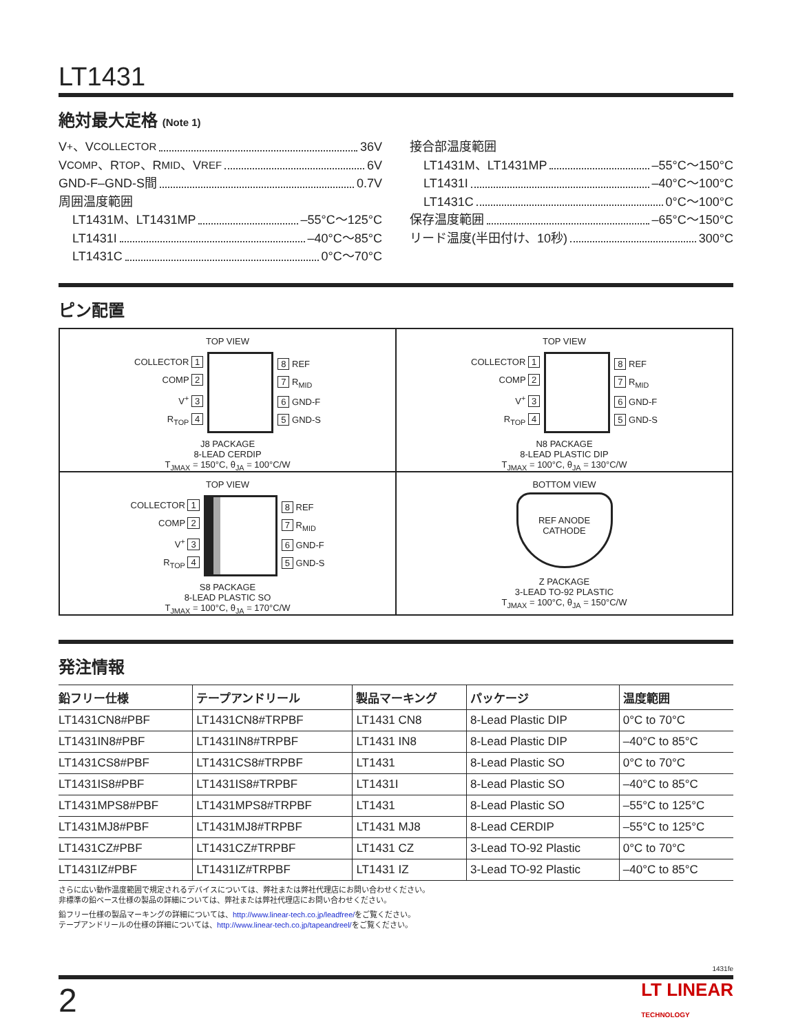LT1431
絶対最大定格 (Note 1)
V<sup>+</sup>、V<sub>COLLECTOR</sub> 36V
V<sub>COMP</sub>、R<sub>TOP</sub>、R<sub>MID</sub>、V<sub>REF</sub> 6V
GND-F–GND-S間 0.7V
周囲温度範囲
LT1431M、LT1431MP –55°C～125°C
LT1431I –40°C～85°C
LT1431C 0°C～70°C
接合部温度範囲
LT1431M、LT1431MP –55°C～150°C
LT1431I –40°C～100°C
LT1431C 0°C～100°C
保存温度範囲 –65°C～150°C
リード温度(半田付け、10秒) 300°C
ピン配置
TOP VIEW
COLLECTOR 1
COMP 2
V<sup>+</sup> 3
R<sub>TOP</sub> 4
8 REF
7 R<sub>MID</sub>
6 GND-F
5 GND-S
J8 PACKAGE
8-LEAD CERDIP
T<sub>JMAX</sub> = 150°C, θ<sub>JA</sub> = 100°C/W
TOP VIEW
COLLECTOR 1
COMP 2
V<sup>+</sup> 3
R<sub>TOP</sub> 4
8 REF
7 R<sub>MID</sub>
6 GND-F
5 GND-S
N8 PACKAGE
8-LEAD PLASTIC DIP
T<sub>JMAX</sub> = 100°C, θ<sub>JA</sub> = 130°C/W
TOP VIEW
COLLECTOR 1
COMP 2
V<sup>+</sup> 3
R<sub>TOP</sub> 4
8 REF
7 R<sub>MID</sub>
6 GND-F
5 GND-S
S8 PACKAGE
8-LEAD PLASTIC SO
T<sub>JMAX</sub> = 100°C, θ<sub>JA</sub> = 170°C/W
BOTTOM VIEW
REF ANODE
CATHODE
Z PACKAGE
3-LEAD TO-92 PLASTIC
T<sub>JMAX</sub> = 100°C, θ<sub>JA</sub> = 150°C/W
発注情報
| 鉛フリー仕様 | テープアンドリール | 製品マーキング | パッケージ | 温度範囲 |
| --- | --- | --- | --- | --- |
| LT1431CN8#PBF | LT1431CN8#TRPBF | LT1431 CN8 | 8-Lead Plastic DIP | 0°C to 70°C |
| LT1431IN8#PBF | LT1431IN8#TRPBF | LT1431 IN8 | 8-Lead Plastic DIP | –40°C to 85°C |
| LT1431CS8#PBF | LT1431CS8#TRPBF | LT1431 | 8-Lead Plastic SO | 0°C to 70°C |
| LT1431IS8#PBF | LT1431IS8#TRPBF | LT1431I | 8-Lead Plastic SO | –40°C to 85°C |
| LT1431MPS8#PBF | LT1431MPS8#TRPBF | LT1431 | 8-Lead Plastic SO | –55°C to 125°C |
| LT1431MJ8#PBF | LT1431MJ8#TRPBF | LT1431 MJ8 | 8-Lead CERDIP | –55°C to 125°C |
| LT1431CZ#PBF | LT1431CZ#TRPBF | LT1431 CZ | 3-Lead TO-92 Plastic | 0°C to 70°C |
| LT1431IZ#PBF | LT1431IZ#TRPBF | LT1431 IZ | 3-Lead TO-92 Plastic | –40°C to 85°C |
さらに広い動作温度範囲で規定されるデバイスについては、弊社または弊社代理店にお問い合わせください。
非標準の鉛ベース仕様の製品の詳細については、弊社または弊社代理店にお問い合わせください。
鉛フリー仕様の製品マーキングの詳細については、http://www.linear-tech.co.jp/leadfree/をご覧ください。
テープアンドリールの仕様の詳細については、http://www.linear-tech.co.jp/tapeandreel/をご覧ください。
1431fe
2 LT LINEAR
TECHNOLOGY